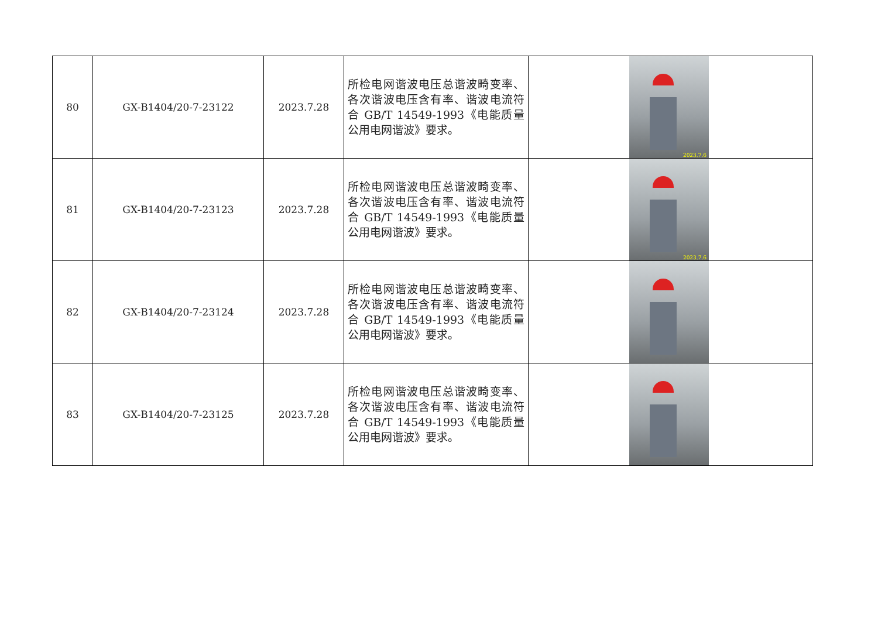| 80 | GX-B1404/20-7-23122 | 2023.7.28 | 所检电网谐波电压总谐波畸变率、各次谐波电压含有率、谐波电流符合 GB/T 14549-1993《电能质量 公用电网谐波》要求。 | 2023.7.6 |
| 81 | GX-B1404/20-7-23123 | 2023.7.28 | 所检电网谐波电压总谐波畸变率、各次谐波电压含有率、谐波电流符合 GB/T 14549-1993《电能质量 公用电网谐波》要求。 | 2023.7.6 |
| 82 | GX-B1404/20-7-23124 | 2023.7.28 | 所检电网谐波电压总谐波畸变率、各次谐波电压含有率、谐波电流符合 GB/T 14549-1993《电能质量 公用电网谐波》要求。 | |
| 83 | GX-B1404/20-7-23125 | 2023.7.28 | 所检电网谐波电压总谐波畸变率、各次谐波电压含有率、谐波电流符合 GB/T 14549-1993《电能质量 公用电网谐波》要求。 | |